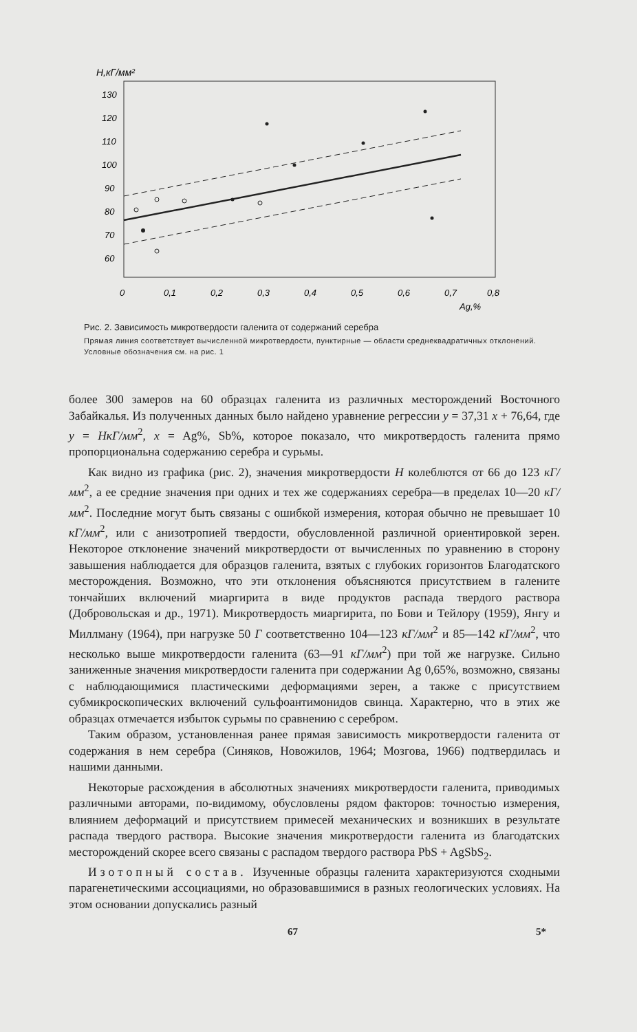H,кГ/мм²
130
120
110
100
90
80
70
60
0
0,1
0,2
0,3
0,4
0,5
0,6
0,7
0,8
Ag,%
Рис. 2. Зависимость микротвердости галенита от содержаний серебра
Прямая линия соответствует вычисленной микротвердости, пунктирные — области среднеквадратичных отклонений. Условные обозначения см. на рис. 1
более 300 замеров на 60 образцах галенита из различных месторождений Восточного Забайкалья. Из полученных данных было найдено уравнение регрессии y = 37,31 x + 76,64, где y = HкГ/мм<sup>2</sup>, x = Ag%, Sb%, которое показало, что микротвердость галенита прямо пропорциональна содержанию серебра и сурьмы.
Как видно из графика (рис. 2), значения микротвердости H колеблются от 66 до 123 кГ/мм<sup>2</sup>, а ее средние значения при одних и тех же содержаниях серебра—в пределах 10—20 кГ/мм<sup>2</sup>. Последние могут быть связаны с ошибкой измерения, которая обычно не превышает 10 кГ/мм<sup>2</sup>, или с анизотропией твердости, обусловленной различной ориентировкой зерен. Некоторое отклонение значений микротвердости от вычисленных по уравнению в сторону завышения наблюдается для образцов галенита, взятых с глубоких горизонтов Благодатского месторождения. Возможно, что эти отклонения объясняются присутствием в галените тончайших включений миаргирита в виде продуктов распада твердого раствора (Добровольская и др., 1971). Микротвердость миаргирита, по Бови и Тейлору (1959), Янгу и Миллману (1964), при нагрузке 50 Г соответственно 104—123 кГ/мм<sup>2</sup> и 85—142 кГ/мм<sup>2</sup>, что несколько выше микротвердости галенита (63—91 кГ/мм<sup>2</sup>) при той же нагрузке. Сильно заниженные значения микротвердости галенита при содержании Ag 0,65%, возможно, связаны с наблюдающимися пластическими деформациями зерен, а также с присутствием субмикроскопических включений сульфоантимонидов свинца. Характерно, что в этих же образцах отмечается избыток сурьмы по сравнению с серебром.
Таким образом, установленная ранее прямая зависимость микротвердости галенита от содержания в нем серебра (Синяков, Новожилов, 1964; Мозгова, 1966) подтвердилась и нашими данными.
Некоторые расхождения в абсолютных значениях микротвердости галенита, приводимых различными авторами, по-видимому, обусловлены рядом факторов: точностью измерения, влиянием деформаций и присутствием примесей механических и возникших в результате распада твердого раствора. Высокие значения микротвердости галенита из благодатских месторождений скорее всего связаны с распадом твердого раствора PbS + AgSbS<sub>2</sub>.
Изотопный состав. Изученные образцы галенита характеризуются сходными парагенетическими ассоциациями, но образовавшимися в разных геологических условиях. На этом основании допускались разный
67 5*